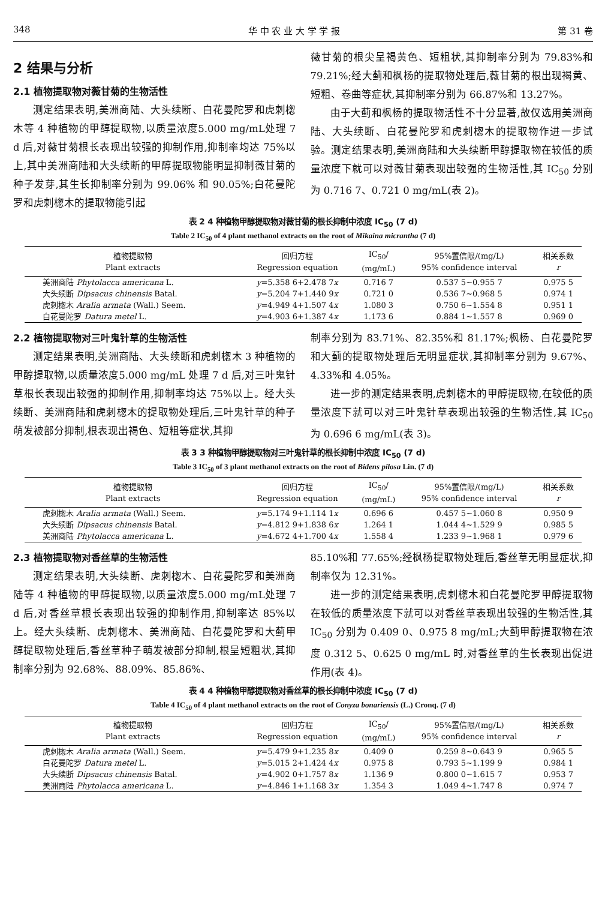348 华 中 农 业 大 学 学 报 第 31 卷
2 结果与分析
2.1 植物提取物对薇甘菊的生物活性
测定结果表明,美洲商陆、大头续断、白花曼陀罗和虎刺楤木等 4 种植物的甲醇提取物,以质量浓度5.000 mg/mL处理 7 d 后,对薇甘菊根长表现出较强的抑制作用,抑制率均达 75%以上,其中美洲商陆和大头续断的甲醇提取物能明显抑制薇甘菊的种子发芽,其生长抑制率分别为 99.06% 和 90.05%;白花曼陀罗和虎刺楤木的提取物能引起
薇甘菊的根尖呈褐黄色、短粗状,其抑制率分别为 79.83%和 79.21%;经大蓟和枫杨的提取物处理后,薇甘菊的根出现褐黄、短粗、卷曲等症状,其抑制率分别为 66.87%和 13.27%。
由于大蓟和枫杨的提取物活性不十分显著,故仅选用美洲商陆、大头续断、白花曼陀罗和虎刺楤木的提取物作进一步试验。测定结果表明,美洲商陆和大头续断甲醇提取物在较低的质量浓度下就可以对薇甘菊表现出较强的生物活性,其 IC<sub>50</sub> 分别为 0.716 7、0.721 0 mg/mL(表 2)。
表 2 4 种植物甲醇提取物对薇甘菊的根长抑制中浓度 IC<sub>50</sub> (7 d)
Table 2 IC<sub>50</sub> of 4 plant methanol extracts on the root of Mikaina micrantha (7 d)
| 植物提取物 Plant extracts | 回归方程 Regression equation | IC<sub>50</sub>/ (mg/mL) | 95%置信限/(mg/L) 95% confidence interval | 相关系数 r |
| --- | --- | --- | --- | --- |
| 美洲商陆 Phytolacca americana L. | y =5.358 6+2.478 7 x | 0.716 7 | 0.537 5~0.955 7 | 0.975 5 |
| 大头续断 Dipsacus chinensis Batal. | y =5.204 7+1.440 9 x | 0.721 0 | 0.536 7~0.968 5 | 0.974 1 |
| 虎刺楤木 Aralia armata (Wall.) Seem. | y =4.949 4+1.507 4 x | 1.080 3 | 0.750 6~1.554 8 | 0.951 1 |
| 白花曼陀罗 Datura metel L. | y =4.903 6+1.387 4 x | 1.173 6 | 0.884 1~1.557 8 | 0.969 0 |
2.2 植物提取物对三叶鬼针草的生物活性
测定结果表明,美洲商陆、大头续断和虎刺楤木 3 种植物的甲醇提取物,以质量浓度5.000 mg/mL 处理 7 d 后,对三叶鬼针草根长表现出较强的抑制作用,抑制率均达 75%以上。经大头续断、美洲商陆和虎刺楤木的提取物处理后,三叶鬼针草的种子萌发被部分抑制,根表现出褐色、短粗等症状,其抑
制率分别为 83.71%、82.35%和 81.17%;枫杨、白花曼陀罗和大蓟的提取物处理后无明显症状,其抑制率分别为 9.67%、4.33%和 4.05%。
进一步的测定结果表明,虎刺楤木的甲醇提取物,在较低的质量浓度下就可以对三叶鬼针草表现出较强的生物活性,其 IC<sub>50</sub> 为 0.696 6 mg/mL(表 3)。
表 3 3 种植物甲醇提取物对三叶鬼针草的根长抑制中浓度 IC<sub>50</sub> (7 d)
Table 3 IC<sub>50</sub> of 3 plant methanol extracts on the root of Bidens pilosa Lin. (7 d)
| 植物提取物 Plant extracts | 回归方程 Regression equation | IC<sub>50</sub>/ (mg/mL) | 95%置信限/(mg/L) 95% confidence interval | 相关系数 r |
| --- | --- | --- | --- | --- |
| 虎刺楤木 Aralia armata (Wall.) Seem. | y =5.174 9+1.114 1 x | 0.696 6 | 0.457 5~1.060 8 | 0.950 9 |
| 大头续断 Dipsacus chinensis Batal. | y =4.812 9+1.838 6 x | 1.264 1 | 1.044 4~1.529 9 | 0.985 5 |
| 美洲商陆 Phytolacca americana L. | y =4.672 4+1.700 4 x | 1.558 4 | 1.233 9~1.968 1 | 0.979 6 |
2.3 植物提取物对香丝草的生物活性
测定结果表明,大头续断、虎刺楤木、白花曼陀罗和美洲商陆等 4 种植物的甲醇提取物,以质量浓度5.000 mg/mL处理 7 d 后,对香丝草根长表现出较强的抑制作用,抑制率达 85%以上。经大头续断、虎刺楤木、美洲商陆、白花曼陀罗和大蓟甲醇提取物处理后,香丝草种子萌发被部分抑制,根呈短粗状,其抑制率分别为 92.68%、88.09%、85.86%、
85.10%和 77.65%;经枫杨提取物处理后,香丝草无明显症状,抑制率仅为 12.31%。
进一步的测定结果表明,虎刺楤木和白花曼陀罗甲醇提取物在较低的质量浓度下就可以对香丝草表现出较强的生物活性,其 IC<sub>50</sub> 分别为 0.409 0、0.975 8 mg/mL;大蓟甲醇提取物在浓度 0.312 5、0.625 0 mg/mL 时,对香丝草的生长表现出促进作用(表 4)。
表 4 4 种植物甲醇提取物对香丝草的根长抑制中浓度 IC<sub>50</sub> (7 d)
Table 4 IC<sub>50</sub> of 4 plant methanol extracts on the root of Conyza bonariensis (L.) Cronq. (7 d)
| 植物提取物 Plant extracts | 回归方程 Regression equation | IC<sub>50</sub>/ (mg/mL) | 95%置信限/(mg/L) 95% confidence interval | 相关系数 r |
| --- | --- | --- | --- | --- |
| 虎刺楤木 Aralia armata (Wall.) Seem. | y =5.479 9+1.235 8 x | 0.409 0 | 0.259 8~0.643 9 | 0.965 5 |
| 白花曼陀罗 Datura metel L. | y =5.015 2+1.424 4 x | 0.975 8 | 0.793 5~1.199 9 | 0.984 1 |
| 大头续断 Dipsacus chinensis Batal. | y =4.902 0+1.757 8 x | 1.136 9 | 0.800 0~1.615 7 | 0.953 7 |
| 美洲商陆 Phytolacca americana L. | y =4.846 1+1.168 3 x | 1.354 3 | 1.049 4~1.747 8 | 0.974 7 |